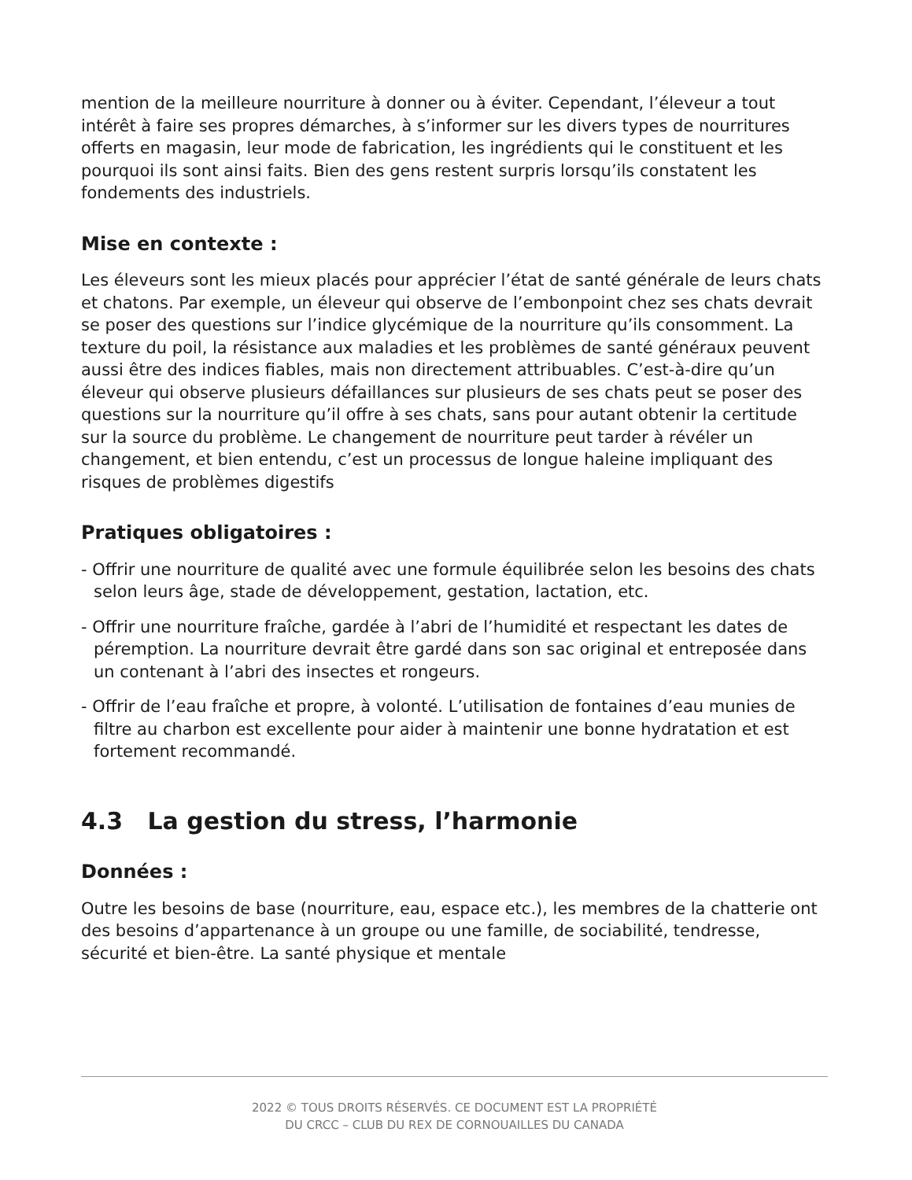mention de la meilleure nourriture à donner ou à éviter. Cependant, l’éleveur a tout intérêt à faire ses propres démarches, à s’informer sur les divers types de nourritures offerts en magasin, leur mode de fabrication, les ingrédients qui le constituent et les pourquoi ils sont ainsi faits. Bien des gens restent surpris lorsqu’ils constatent les fondements des industriels.
Mise en contexte :
Les éleveurs sont les mieux placés pour apprécier l’état de santé générale de leurs chats et chatons. Par exemple, un éleveur qui observe de l’embonpoint chez ses chats devrait se poser des questions sur l’indice glycémique de la nourriture qu’ils consomment. La texture du poil, la résistance aux maladies et les problèmes de santé généraux peuvent aussi être des indices fiables, mais non directement attribuables. C’est-à-dire qu’un éleveur qui observe plusieurs défaillances sur plusieurs de ses chats peut se poser des questions sur la nourriture qu’il offre à ses chats, sans pour autant obtenir la certitude sur la source du problème. Le changement de nourriture peut tarder à révéler un changement, et bien entendu, c’est un processus de longue haleine impliquant des risques de problèmes digestifs
Pratiques obligatoires :
- Offrir une nourriture de qualité avec une formule équilibrée selon les besoins des chats selon leurs âge, stade de développement, gestation, lactation, etc.
- Offrir une nourriture fraîche, gardée à l’abri de l’humidité et respectant les dates de péremption. La nourriture devrait être gardé dans son sac original et entreposée dans un contenant à l’abri des insectes et rongeurs.
- Offrir de l’eau fraîche et propre, à volonté. L’utilisation de fontaines d’eau munies de filtre au charbon est excellente pour aider à maintenir une bonne hydratation et est fortement recommandé.
4.3 La gestion du stress, l’harmonie
Données :
Outre les besoins de base (nourriture, eau, espace etc.), les membres de la chatterie ont des besoins d’appartenance à un groupe ou une famille, de sociabilité, tendresse, sécurité et bien-être. La santé physique et mentale
2022 © TOUS DROITS RÉSERVÉS. CE DOCUMENT EST LA PROPRIÉTÉ
DU CRCC – CLUB DU REX DE CORNOUAILLES DU CANADA